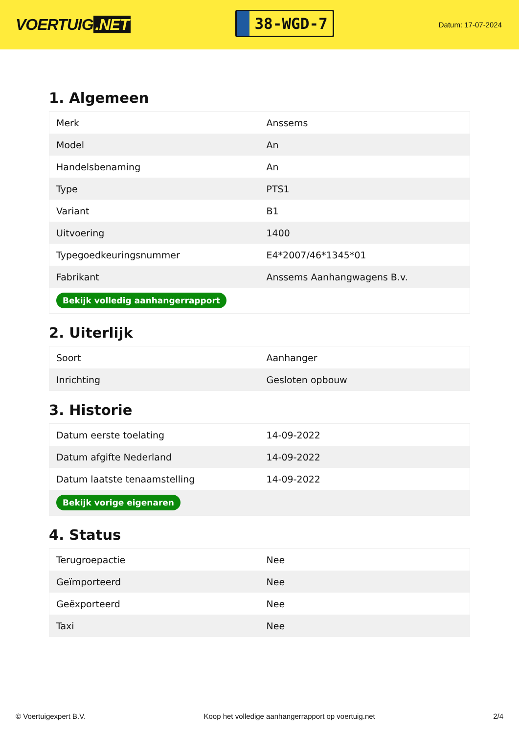VOERTUIG.NET
38-WGD-7
Datum: 17-07-2024
1. Algemeen
| Merk | Anssems |
| Model | An |
| Handelsbenaming | An |
| Type | PTS1 |
| Variant | B1 |
| Uitvoering | 1400 |
| Typegoedkeuringsnummer | E4*2007/46*1345*01 |
| Fabrikant | Anssems Aanhangwagens B.v. |
| Bekijk volledig aanhangerrapport | |
2. Uiterlijk
| Soort | Aanhanger |
| Inrichting | Gesloten opbouw |
3. Historie
| Datum eerste toelating | 14-09-2022 |
| Datum afgifte Nederland | 14-09-2022 |
| Datum laatste tenaamstelling | 14-09-2022 |
| Bekijk vorige eigenaren | |
4. Status
| Terugroepactie | Nee |
| Geïmporteerd | Nee |
| Geëxporteerd | Nee |
| Taxi | Nee |
© Voertuigexpert B.V. Koop het volledige aanhangerrapport op voertuig.net 2/4